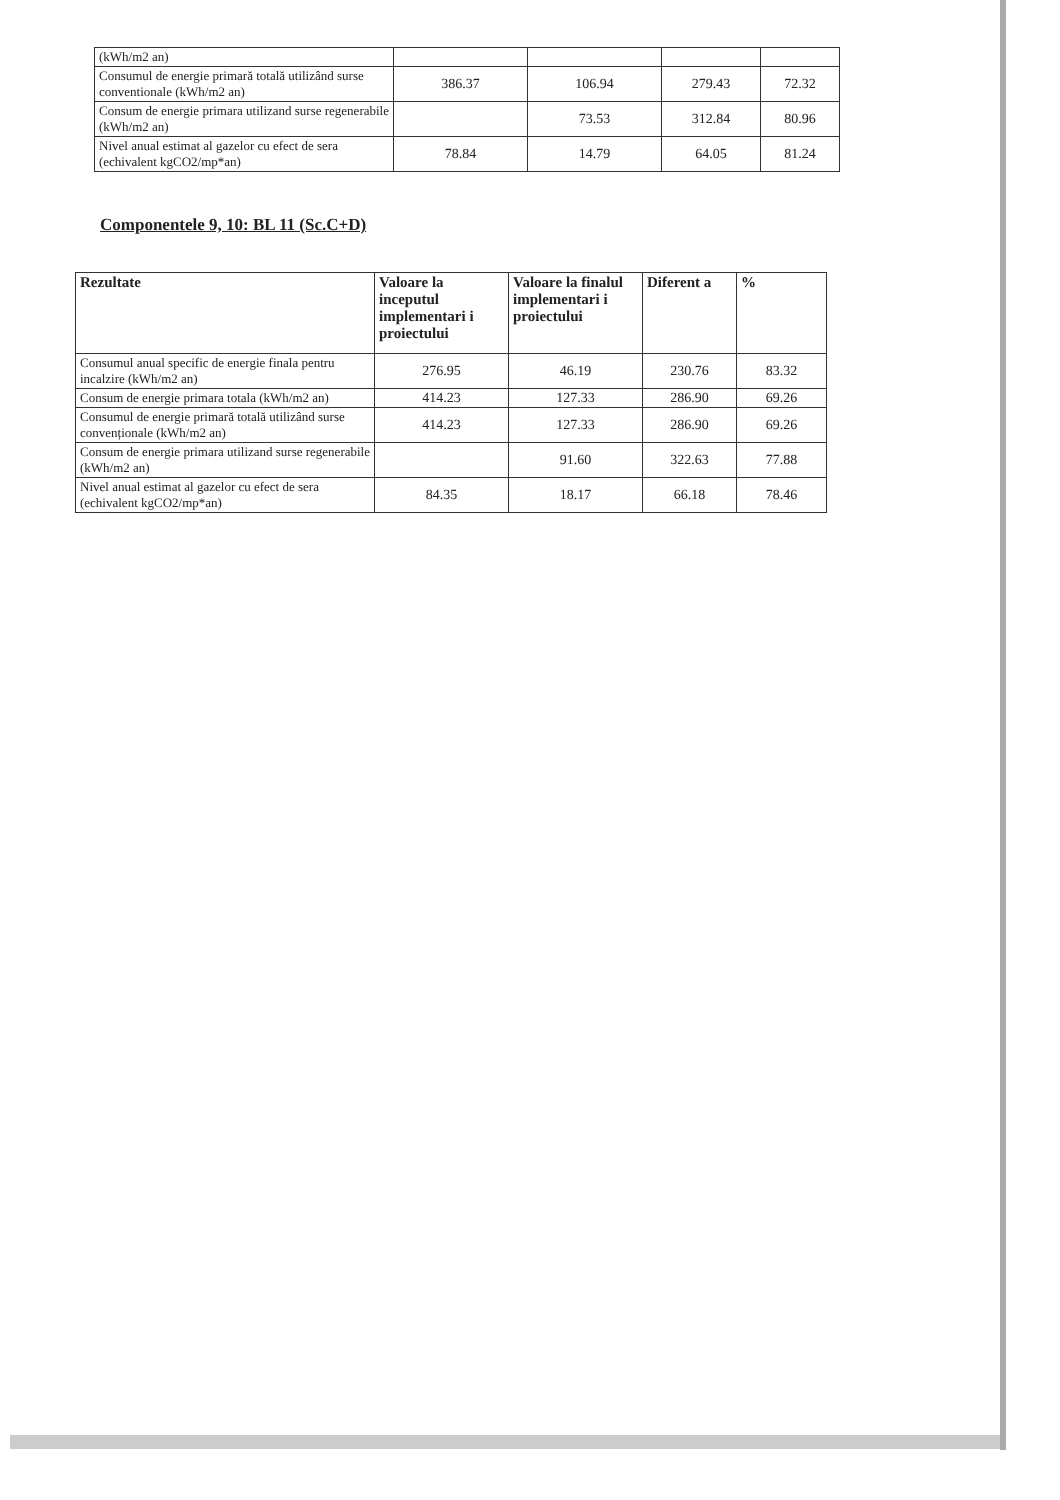| (kWh/m2 an) | | | | |
| Consumul de energie primară totală utilizând surse conventionale (kWh/m2 an) | 386.37 | 106.94 | 279.43 | 72.32 |
| Consum de energie primara utilizand surse regenerabile (kWh/m2 an) | | 73.53 | 312.84 | 80.96 |
| Nivel anual estimat al gazelor cu efect de sera (echivalent kgCO2/mp*an) | 78.84 | 14.79 | 64.05 | 81.24 |
Componentele 9, 10: BL 11 (Sc.C+D)
| Rezultate | Valoare la inceputul implementari i proiectului | Valoare la finalul implementari i proiectului | Diferent a | % |
| --- | --- | --- | --- | --- |
| Consumul anual specific de energie finala pentru incalzire (kWh/m2 an) | 276.95 | 46.19 | 230.76 | 83.32 |
| Consum de energie primara totala (kWh/m2 an) | 414.23 | 127.33 | 286.90 | 69.26 |
| Consumul de energie primară totală utilizând surse convenționale (kWh/m2 an) | 414.23 | 127.33 | 286.90 | 69.26 |
| Consum de energie primara utilizand surse regenerabile (kWh/m2 an) | | 91.60 | 322.63 | 77.88 |
| Nivel anual estimat al gazelor cu efect de sera (echivalent kgCO2/mp*an) | 84.35 | 18.17 | 66.18 | 78.46 |